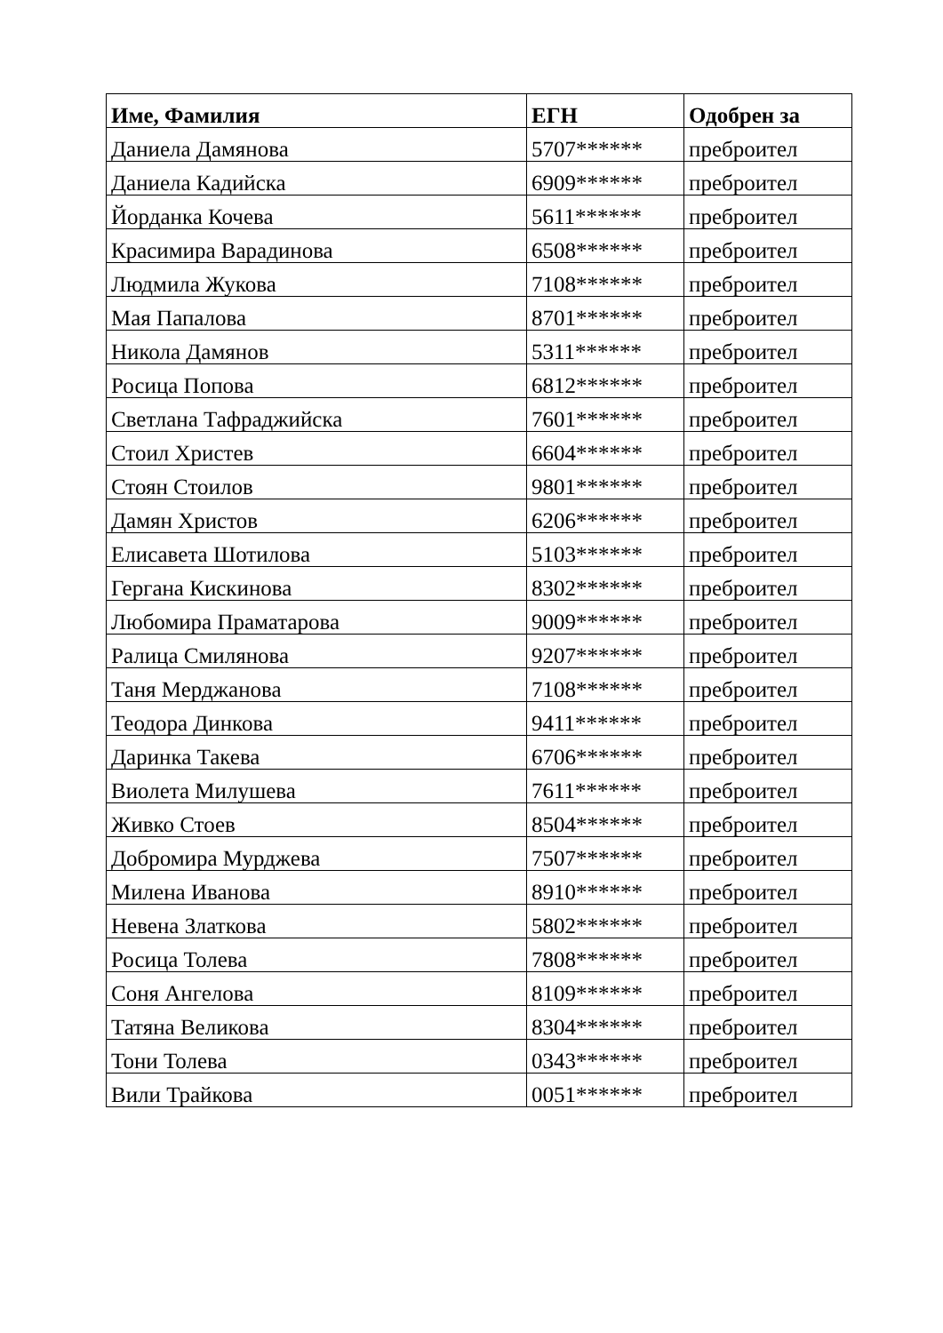| Име, Фамилия | ЕГН | Одобрен за |
| --- | --- | --- |
| Даниела Дамянова | 5707****** | преброител |
| Даниела Кадийска | 6909****** | преброител |
| Йорданка Кочева | 5611****** | преброител |
| Красимира Варадинова | 6508****** | преброител |
| Людмила Жукова | 7108****** | преброител |
| Мая Папалова | 8701****** | преброител |
| Никола Дамянов | 5311****** | преброител |
| Росица Попова | 6812****** | преброител |
| Светлана Тафраджийска | 7601****** | преброител |
| Стоил Христев | 6604****** | преброител |
| Стоян Стоилов | 9801****** | преброител |
| Дамян Христов | 6206****** | преброител |
| Елисавета Шотилова | 5103****** | преброител |
| Гергана Кискинова | 8302****** | преброител |
| Любомира Праматарова | 9009****** | преброител |
| Ралица Смилянова | 9207****** | преброител |
| Таня Мерджанова | 7108****** | преброител |
| Теодора Динкова | 9411****** | преброител |
| Даринка Такева | 6706****** | преброител |
| Виолета Милушева | 7611****** | преброител |
| Живко Стоев | 8504****** | преброител |
| Добромира Мурджева | 7507****** | преброител |
| Милена Иванова | 8910****** | преброител |
| Невена Златкова | 5802****** | преброител |
| Росица Толева | 7808****** | преброител |
| Соня Ангелова | 8109****** | преброител |
| Татяна Великова | 8304****** | преброител |
| Тони Толева | 0343****** | преброител |
| Вили Трайкова | 0051****** | преброител |